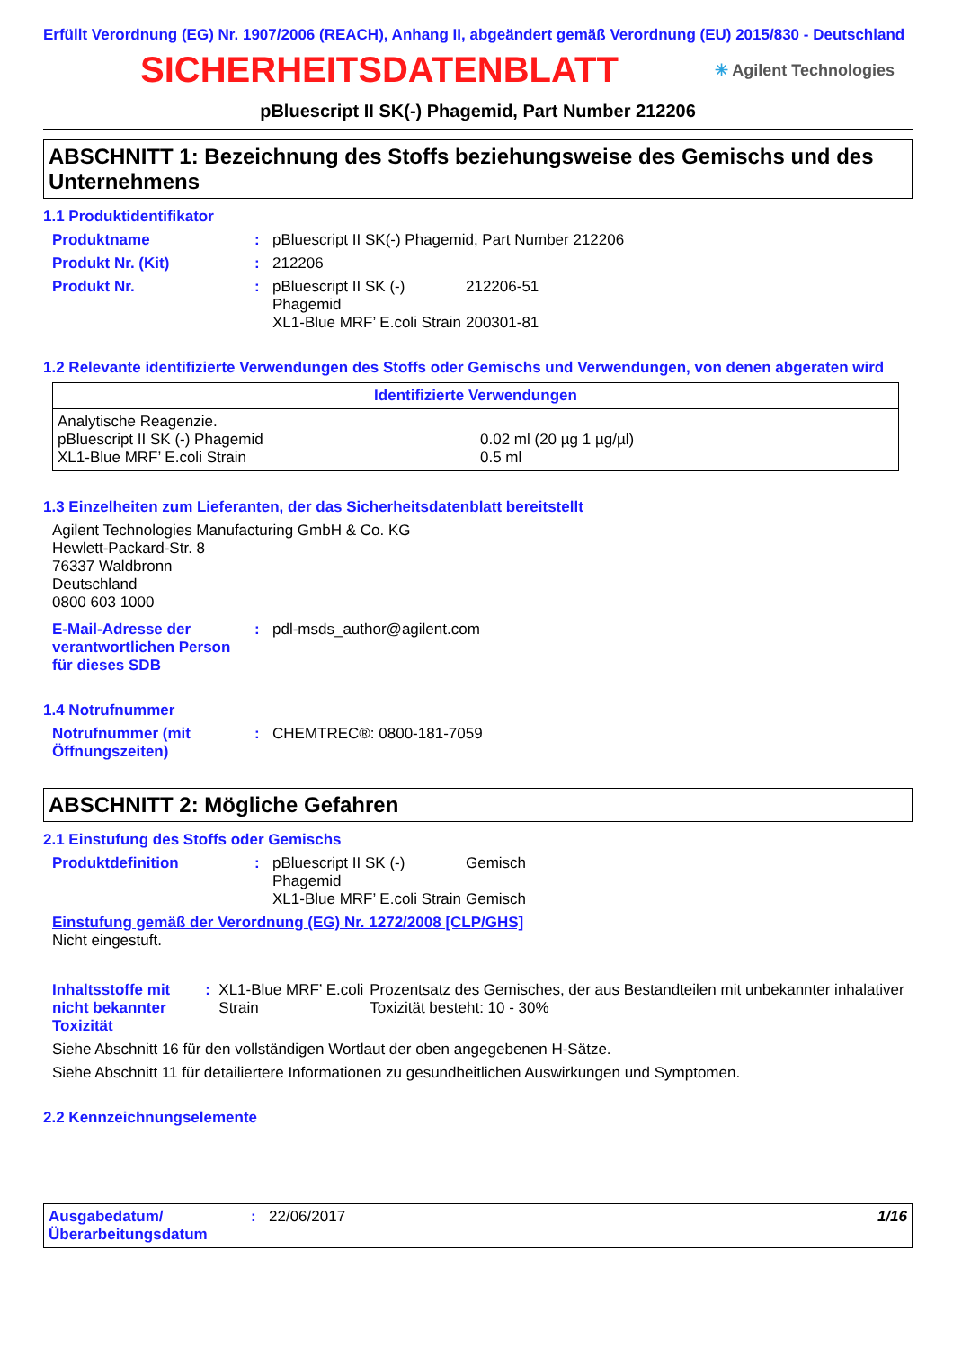Erfüllt Verordnung (EG) Nr. 1907/2006 (REACH), Anhang II, abgeändert gemäß Verordnung (EU) 2015/830 - Deutschland
SICHERHEITSDATENBLATT
✳ Agilent Technologies
pBluescript II SK(-) Phagemid, Part Number 212206
ABSCHNITT 1: Bezeichnung des Stoffs beziehungsweise des Gemischs und des Unternehmens
1.1 Produktidentifikator
Produktname : pBluescript II SK(-) Phagemid, Part Number 212206
Produkt Nr. (Kit) : 212206
Produkt Nr. : pBluescript II SK (-) Phagemid
212206-51
XL1-Blue MRF’ E.coli Strain
200301-81
1.2 Relevante identifizierte Verwendungen des Stoffs oder Gemischs und Verwendungen, von denen abgeraten wird
| Identifizierte Verwendungen | |
| --- | --- |
| Analytische Reagenzie. pBluescript II SK (-) Phagemid XL1-Blue MRF’ E.coli Strain | 0.02 ml (20 µg 1 µg/µl) 0.5 ml |
1.3 Einzelheiten zum Lieferanten, der das Sicherheitsdatenblatt bereitstellt
Agilent Technologies Manufacturing GmbH & Co. KG
Hewlett-Packard-Str. 8
76337 Waldbronn
Deutschland
0800 603 1000
E-Mail-Adresse der verantwortlichen Person für dieses SDB
: pdl-msds_author@agilent.com
1.4 Notrufnummer
Notrufnummer (mit Öffnungszeiten)
: CHEMTREC®: 0800-181-7059
ABSCHNITT 2: Mögliche Gefahren
2.1 Einstufung des Stoffs oder Gemischs
Produktdefinition : pBluescript II SK (-) Phagemid
Gemisch
XL1-Blue MRF’ E.coli Strain
Gemisch
Einstufung gemäß der Verordnung (EG) Nr. 1272/2008 [CLP/GHS]
Nicht eingestuft.
Inhaltsstoffe mit nicht bekannter Toxizität
: XL1-Blue MRF’ E.coli Strain
Prozentsatz des Gemisches, der aus Bestandteilen mit unbekannter inhalativer Toxizität besteht: 10 - 30%
Siehe Abschnitt 16 für den vollständigen Wortlaut der oben angegebenen H-Sätze.
Siehe Abschnitt 11 für detailiertere Informationen zu gesundheitlichen Auswirkungen und Symptomen.
2.2 Kennzeichnungselemente
Ausgabedatum/ Überarbeitungsdatum
: 22/06/2017 1/16